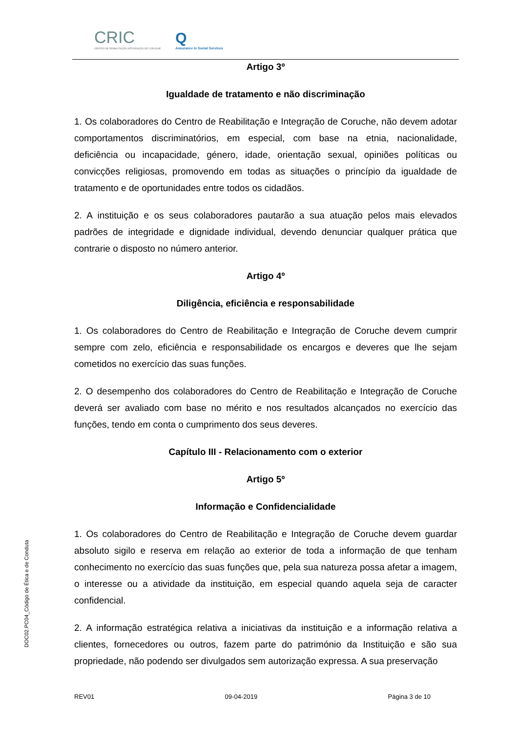CRIC CENTRO DE REABILITAÇÃO INTEGRAÇÃO DE CORUCHE Q Assurance in Social Services
Artigo 3º
Igualdade de tratamento e não discriminação
1. Os colaboradores do Centro de Reabilitação e Integração de Coruche, não devem adotar comportamentos discriminatórios, em especial, com base na etnia, nacionalidade, deficiência ou incapacidade, género, idade, orientação sexual, opiniões políticas ou convicções religiosas, promovendo em todas as situações o princípio da igualdade de tratamento e de oportunidades entre todos os cidadãos.
2. A instituição e os seus colaboradores pautarão a sua atuação pelos mais elevados padrões de integridade e dignidade individual, devendo denunciar qualquer prática que contrarie o disposto no número anterior.
Artigo 4º
Diligência, eficiência e responsabilidade
1. Os colaboradores do Centro de Reabilitação e Integração de Coruche devem cumprir sempre com zelo, eficiência e responsabilidade os encargos e deveres que lhe sejam cometidos no exercício das suas funções.
2. O desempenho dos colaboradores do Centro de Reabilitação e Integração de Coruche deverá ser avaliado com base no mérito e nos resultados alcançados no exercício das funções, tendo em conta o cumprimento dos seus deveres.
Capítulo III - Relacionamento com o exterior
Artigo 5º
Informação e Confidencialidade
1. Os colaboradores do Centro de Reabilitação e Integração de Coruche devem guardar absoluto sigilo e reserva em relação ao exterior de toda a informação de que tenham conhecimento no exercício das suas funções que, pela sua natureza possa afetar a imagem, o interesse ou a atividade da instituição, em especial quando aquela seja de caracter confidencial.
2. A informação estratégica relativa a iniciativas da instituição e a informação relativa a clientes, fornecedores ou outros, fazem parte do património da Instituição e são sua propriedade, não podendo ser divulgados sem autorização expressa. A sua preservação
DOC02.PC04_Código de Ética e de Conduta
REV01 09-04-2019 Página 3 de 10